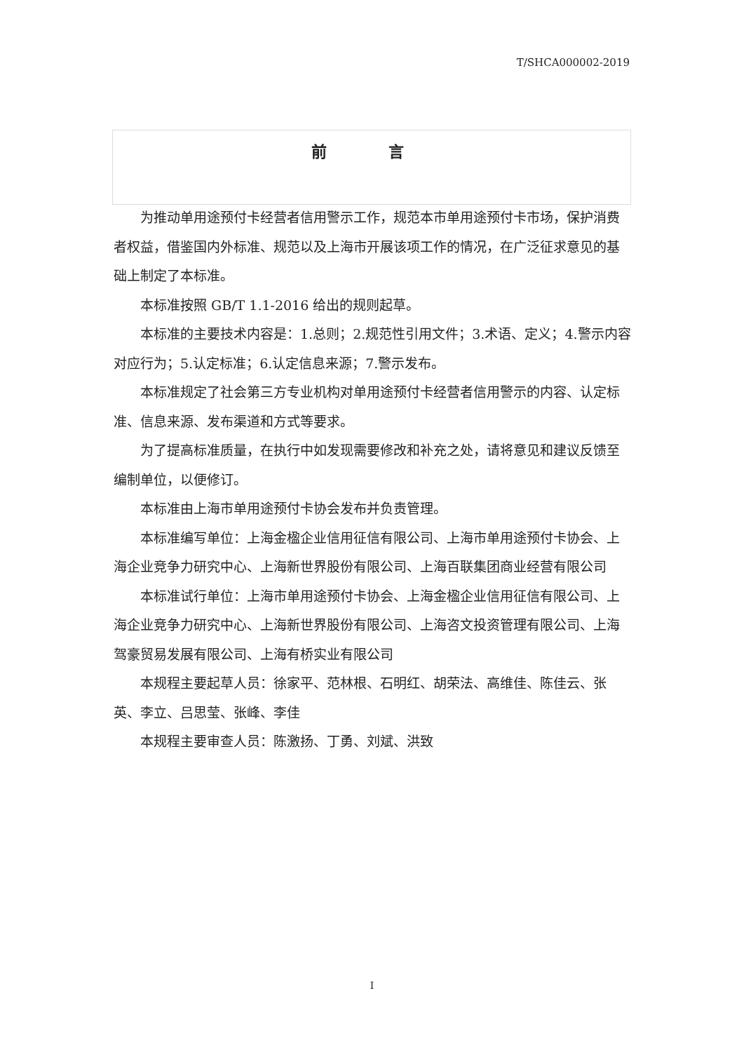T/SHCA000002-2019
前 言
为推动单用途预付卡经营者信用警示工作，规范本市单用途预付卡市场，保护消费者权益，借鉴国内外标准、规范以及上海市开展该项工作的情况，在广泛征求意见的基础上制定了本标准。
本标准按照 GB/T 1.1-2016 给出的规则起草。
本标准的主要技术内容是：1.总则；2.规范性引用文件；3.术语、定义；4.警示内容对应行为；5.认定标准；6.认定信息来源；7.警示发布。
本标准规定了社会第三方专业机构对单用途预付卡经营者信用警示的内容、认定标准、信息来源、发布渠道和方式等要求。
为了提高标准质量，在执行中如发现需要修改和补充之处，请将意见和建议反馈至编制单位，以便修订。
本标准由上海市单用途预付卡协会发布并负责管理。
本标准编写单位：上海金楹企业信用征信有限公司、上海市单用途预付卡协会、上海企业竞争力研究中心、上海新世界股份有限公司、上海百联集团商业经营有限公司
本标准试行单位：上海市单用途预付卡协会、上海金楹企业信用征信有限公司、上海企业竞争力研究中心、上海新世界股份有限公司、上海咨文投资管理有限公司、上海驾豪贸易发展有限公司、上海有桥实业有限公司
本规程主要起草人员：徐家平、范林根、石明红、胡荣法、高维佳、陈佳云、张英、李立、吕思莹、张峰、李佳
本规程主要审查人员：陈激扬、丁勇、刘斌、洪致
I